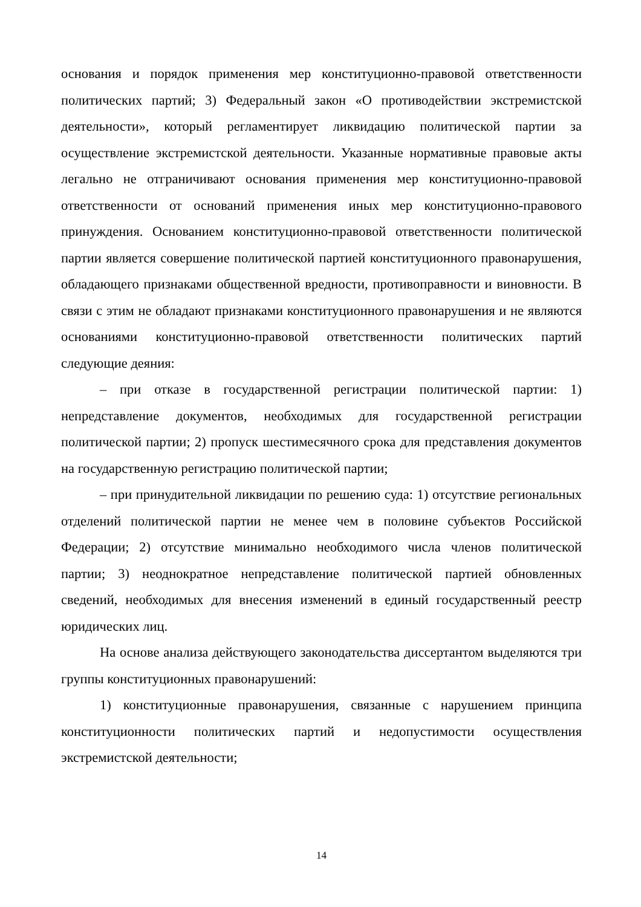основания и порядок применения мер конституционно-правовой ответственности политических партий; 3) Федеральный закон «О противодействии экстремистской деятельности», который регламентирует ликвидацию политической партии за осуществление экстремистской деятельности. Указанные нормативные правовые акты легально не отграничивают основания применения мер конституционно-правовой ответственности от оснований применения иных мер конституционно-правового принуждения. Основанием конституционно-правовой ответственности политической партии является совершение политической партией конституционного правонарушения, обладающего признаками общественной вредности, противоправности и виновности. В связи с этим не обладают признаками конституционного правонарушения и не являются основаниями конституционно-правовой ответственности политических партий следующие деяния:
– при отказе в государственной регистрации политической партии: 1) непредставление документов, необходимых для государственной регистрации политической партии; 2) пропуск шестимесячного срока для представления документов на государственную регистрацию политической партии;
– при принудительной ликвидации по решению суда: 1) отсутствие региональных отделений политической партии не менее чем в половине субъектов Российской Федерации; 2) отсутствие минимально необходимого числа членов политической партии; 3) неоднократное непредставление политической партией обновленных сведений, необходимых для внесения изменений в единый государственный реестр юридических лиц.
На основе анализа действующего законодательства диссертантом выделяются три группы конституционных правонарушений:
1) конституционные правонарушения, связанные с нарушением принципа конституционности политических партий и недопустимости осуществления экстремистской деятельности;
14